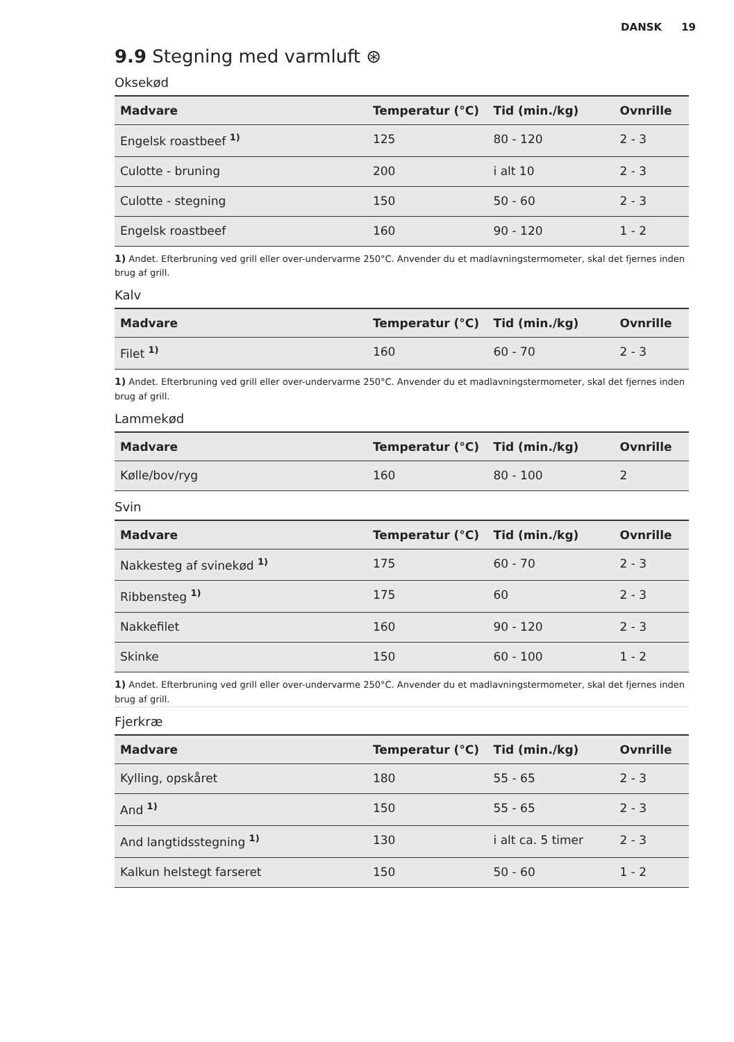DANSK 19
9.9 Stegning med varmluft ⊛
Oksekød
| Madvare | Temperatur (°C) | Tid (min./kg) | Ovnrille |
| --- | --- | --- | --- |
| Engelsk roastbeef <sup>1)</sup> | 125 | 80 - 120 | 2 - 3 |
| Culotte - bruning | 200 | i alt 10 | 2 - 3 |
| Culotte - stegning | 150 | 50 - 60 | 2 - 3 |
| Engelsk roastbeef | 160 | 90 - 120 | 1 - 2 |
1) Andet. Efterbruning ved grill eller over-undervarme 250°C. Anvender du et madlavningstermometer, skal det fjernes inden brug af grill.
Kalv
| Madvare | Temperatur (°C) | Tid (min./kg) | Ovnrille |
| --- | --- | --- | --- |
| Filet <sup>1)</sup> | 160 | 60 - 70 | 2 - 3 |
1) Andet. Efterbruning ved grill eller over-undervarme 250°C. Anvender du et madlavningstermometer, skal det fjernes inden brug af grill.
Lammekød
| Madvare | Temperatur (°C) | Tid (min./kg) | Ovnrille |
| --- | --- | --- | --- |
| Kølle/bov/ryg | 160 | 80 - 100 | 2 |
Svin
| Madvare | Temperatur (°C) | Tid (min./kg) | Ovnrille |
| --- | --- | --- | --- |
| Nakkesteg af svinekød <sup>1)</sup> | 175 | 60 - 70 | 2 - 3 |
| Ribbensteg <sup>1)</sup> | 175 | 60 | 2 - 3 |
| Nakkefilet | 160 | 90 - 120 | 2 - 3 |
| Skinke | 150 | 60 - 100 | 1 - 2 |
1) Andet. Efterbruning ved grill eller over-undervarme 250°C. Anvender du et madlavningstermometer, skal det fjernes inden brug af grill.
Fjerkræ
| Madvare | Temperatur (°C) | Tid (min./kg) | Ovnrille |
| --- | --- | --- | --- |
| Kylling, opskåret | 180 | 55 - 65 | 2 - 3 |
| And <sup>1)</sup> | 150 | 55 - 65 | 2 - 3 |
| And langtidsstegning <sup>1)</sup> | 130 | i alt ca. 5 timer | 2 - 3 |
| Kalkun helstegt farseret | 150 | 50 - 60 | 1 - 2 |